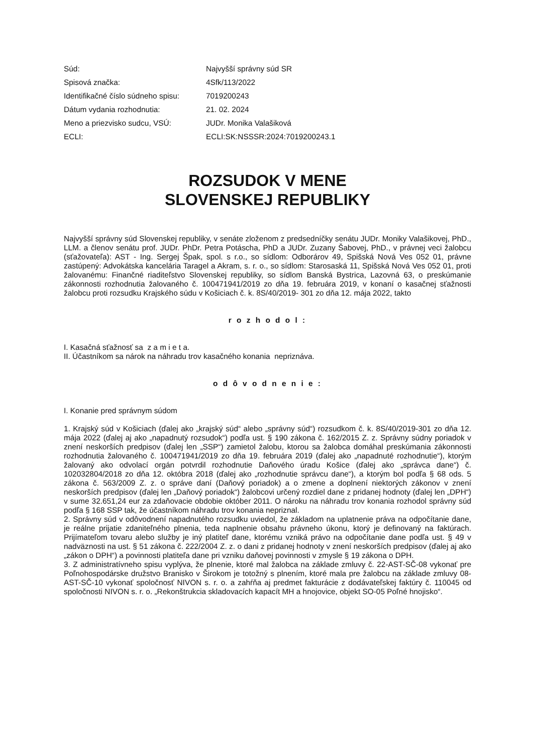| Súd: | Najvyšší správny súd SR |
| Spisová značka: | 4Sfk/113/2022 |
| Identifikačné číslo súdneho spisu: | 7019200243 |
| Dátum vydania rozhodnutia: | 21. 02. 2024 |
| Meno a priezvisko sudcu, VSÚ: | JUDr. Monika Valašiková |
| ECLI: | ECLI:SK:NSSSR:2024:7019200243.1 |
ROZSUDOK V MENE
SLOVENSKEJ REPUBLIKY
Najvyšší správny súd Slovenskej republiky, v senáte zloženom z predsedníčky senátu JUDr. Moniky Valašikovej, PhD., LLM. a členov senátu prof. JUDr. PhDr. Petra Potáscha, PhD a JUDr. Zuzany Šabovej, PhD., v právnej veci žalobcu (sťažovateľa): AST - Ing. Sergej Špak, spol. s r.o., so sídlom: Odborárov 49, Spišská Nová Ves 052 01, právne zastúpený: Advokátska kancelária Taragel a Akram, s. r. o., so sídlom: Starosaská 11, Spišská Nová Ves 052 01, proti žalovanému: Finančné riaditeľstvo Slovenskej republiky, so sídlom Banská Bystrica, Lazovná 63, o preskúmanie zákonnosti rozhodnutia žalovaného č. 100471941/2019 zo dňa 19. februára 2019, v konaní o kasačnej sťažnosti žalobcu proti rozsudku Krajského súdu v Košiciach č. k. 8S/40/2019- 301 zo dňa 12. mája 2022, takto
r o z h o d o l :
I. Kasačná sťažnosť sa z a m i e t a.
II. Účastníkom sa nárok na náhradu trov kasačného konania nepriznáva.
o d ô v o d n e n i e :
I. Konanie pred správnym súdom
1. Krajský súd v Košiciach (ďalej ako „krajský súd“ alebo „správny súd“) rozsudkom č. k. 8S/40/2019-301 zo dňa 12. mája 2022 (ďalej aj ako „napadnutý rozsudok“) podľa ust. § 190 zákona č. 162/2015 Z. z. Správny súdny poriadok v znení neskorších predpisov (ďalej len „SSP“) zamietol žalobu, ktorou sa žalobca domáhal preskúmania zákonnosti rozhodnutia žalovaného č. 100471941/2019 zo dňa 19. februára 2019 (ďalej ako „napadnuté rozhodnutie“), ktorým žalovaný ako odvolací orgán potvrdil rozhodnutie Daňového úradu Košice (ďalej ako „správca dane“) č. 102032804/2018 zo dňa 12. októbra 2018 (ďalej ako „rozhodnutie správcu dane“), a ktorým bol podľa § 68 ods. 5 zákona č. 563/2009 Z. z. o správe daní (Daňový poriadok) a o zmene a doplnení niektorých zákonov v znení neskorších predpisov (ďalej len „Daňový poriadok“) žalobcovi určený rozdiel dane z pridanej hodnoty (ďalej len „DPH“) v sume 32.651,24 eur za zdaňovacie obdobie október 2011. O nároku na náhradu trov konania rozhodol správny súd podľa § 168 SSP tak, že účastníkom náhradu trov konania nepriznal.
2. Správny súd v odôvodnení napadnutého rozsudku uviedol, že základom na uplatnenie práva na odpočítanie dane, je reálne prijatie zdaniteľného plnenia, teda naplnenie obsahu právneho úkonu, ktorý je definovaný na faktúrach. Prijímateľom tovaru alebo služby je iný platiteľ dane, ktorému vzniká právo na odpočítanie dane podľa ust. § 49 v nadväznosti na ust. § 51 zákona č. 222/2004 Z. z. o dani z pridanej hodnoty v znení neskorších predpisov (ďalej aj ako „zákon o DPH“) a povinnosti platiteľa dane pri vzniku daňovej povinnosti v zmysle § 19 zákona o DPH.
3. Z administratívneho spisu vyplýva, že plnenie, ktoré mal žalobca na základe zmluvy č. 22-AST-SČ-08 vykonať pre Poľnohospodárske družstvo Branisko v Širokom je totožný s plnením, ktoré mala pre žalobcu na základe zmluvy 08-AST-SČ-10 vykonať spoločnosť NIVON s. r. o. a zahŕňa aj predmet fakturácie z dodávateľskej faktúry č. 110045 od spoločnosti NIVON s. r. o. „Rekonštrukcia skladovacích kapacít MH a hnojovice, objekt SO-05 Poľné hnojisko“.